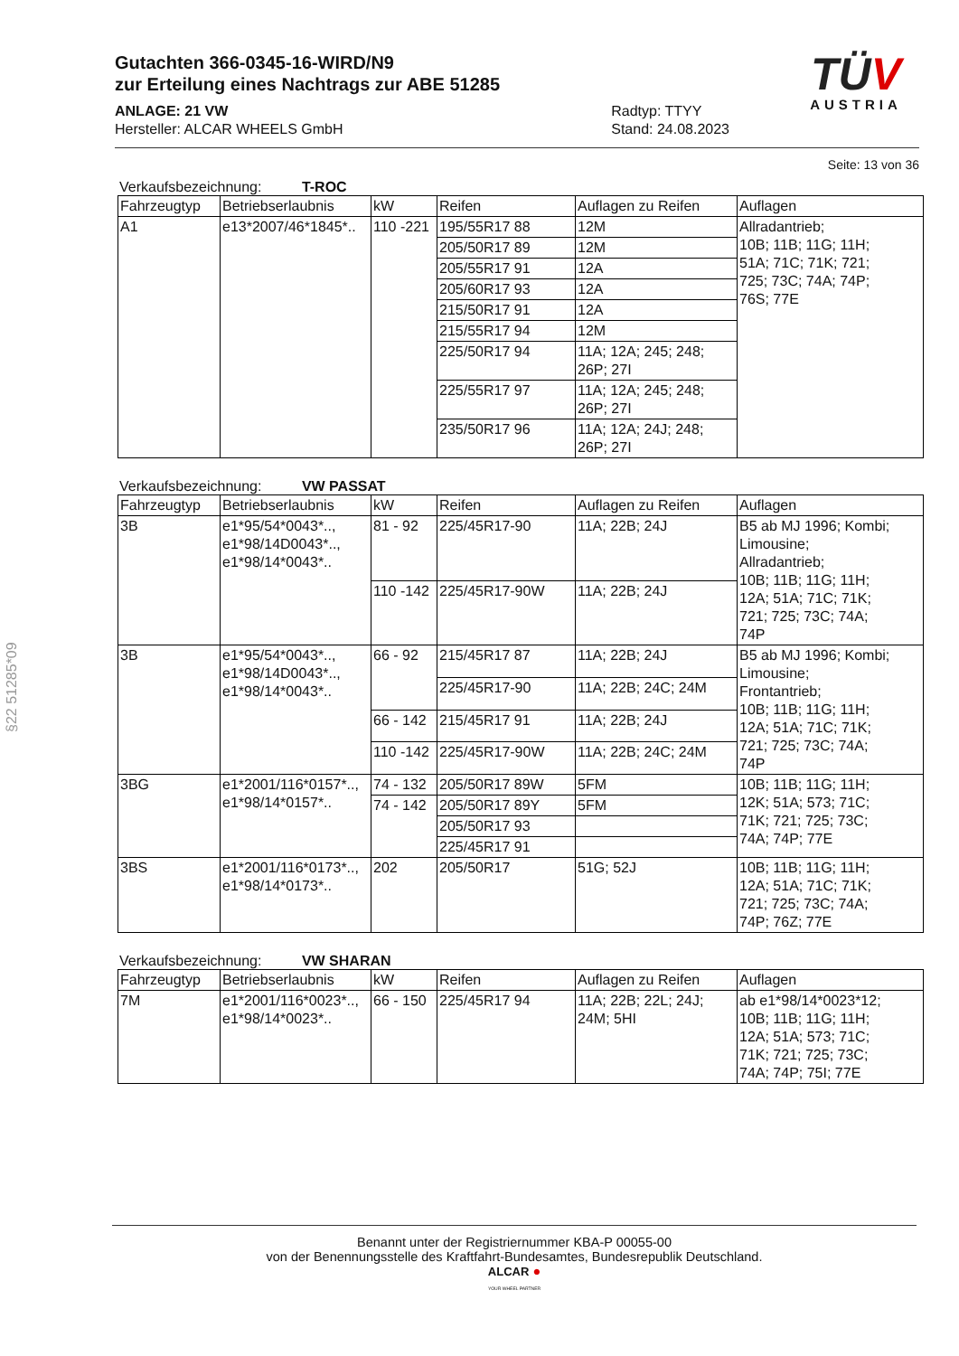§22 51285*09
TÜV
AUSTRIA
Gutachten 366-0345-16-WIRD/N9
zur Erteilung eines Nachtrags zur ABE 51285
ANLAGE: 21 VW
Hersteller: ALCAR WHEELS GmbH
Radtyp: TTYY
Stand: 24.08.2023
Seite: 13 von 36
Verkaufsbezeichnung: T-ROC
| Fahrzeugtyp | Betriebserlaubnis | kW | Reifen | Auflagen zu Reifen | Auflagen |
| --- | --- | --- | --- | --- | --- |
| A1 | e13*2007/46*1845*.. | 110 -221 | 195/55R17 88 | 12M | Allradantrieb; 10B; 11B; 11G; 11H; 51A; 71C; 71K; 721; 725; 73C; 74A; 74P; 76S; 77E |
| | | | 205/50R17 89 | 12M | |
| | | | 205/55R17 91 | 12A | |
| | | | 205/60R17 93 | 12A | |
| | | | 215/50R17 91 | 12A | |
| | | | 215/55R17 94 | 12M | |
| | | | 225/50R17 94 | 11A; 12A; 245; 248; 26P; 27I | |
| | | | 225/55R17 97 | 11A; 12A; 245; 248; 26P; 27I | |
| | | | 235/50R17 96 | 11A; 12A; 24J; 248; 26P; 27I | |
Verkaufsbezeichnung: VW PASSAT
| Fahrzeugtyp | Betriebserlaubnis | kW | Reifen | Auflagen zu Reifen | Auflagen |
| --- | --- | --- | --- | --- | --- |
| 3B | e1*95/54*0043*.., e1*98/14D0043*.., e1*98/14*0043*.. | 81 - 92 | 225/45R17-90 | 11A; 22B; 24J | B5 ab MJ 1996; Kombi; Limousine; Allradantrieb; 10B; 11B; 11G; 11H; 12A; 51A; 71C; 71K; 721; 725; 73C; 74A; 74P |
| | | 110 -142 | 225/45R17-90W | 11A; 22B; 24J | |
| 3B | e1*95/54*0043*.., e1*98/14D0043*.., e1*98/14*0043*.. | 66 - 92 | 215/45R17 87 | 11A; 22B; 24J | B5 ab MJ 1996; Kombi; Limousine; Frontantrieb; 10B; 11B; 11G; 11H; 12A; 51A; 71C; 71K; 721; 725; 73C; 74A; 74P |
| | | | 225/45R17-90 | 11A; 22B; 24C; 24M | |
| | | 66 - 142 | 215/45R17 91 | 11A; 22B; 24J | |
| | | 110 -142 | 225/45R17-90W | 11A; 22B; 24C; 24M | |
| 3BG | e1*2001/116*0157*.., e1*98/14*0157*.. | 74 - 132 | 205/50R17 89W | 5FM | 10B; 11B; 11G; 11H; 12K; 51A; 573; 71C; 71K; 721; 725; 73C; 74A; 74P; 77E |
| | | 74 - 142 | 205/50R17 89Y | 5FM | |
| | | | 205/50R17 93 | | |
| | | | 225/45R17 91 | | |
| 3BS | e1*2001/116*0173*.., e1*98/14*0173*.. | 202 | 205/50R17 | 51G; 52J | 10B; 11B; 11G; 11H; 12A; 51A; 71C; 71K; 721; 725; 73C; 74A; 74P; 76Z; 77E |
Verkaufsbezeichnung: VW SHARAN
| Fahrzeugtyp | Betriebserlaubnis | kW | Reifen | Auflagen zu Reifen | Auflagen |
| --- | --- | --- | --- | --- | --- |
| 7M | e1*2001/116*0023*.., e1*98/14*0023*.. | 66 - 150 | 225/45R17 94 | 11A; 22B; 22L; 24J; 24M; 5HI | ab e1*98/14*0023*12; 10B; 11B; 11G; 11H; 12A; 51A; 573; 71C; 71K; 721; 725; 73C; 74A; 74P; 75I; 77E |
Benannt unter der Registriernummer KBA-P 00055-00
von der Benennungsstelle des Kraftfahrt-Bundesamtes, Bundesrepublik Deutschland.
ALCAR ●
YOUR WHEEL PARTNER